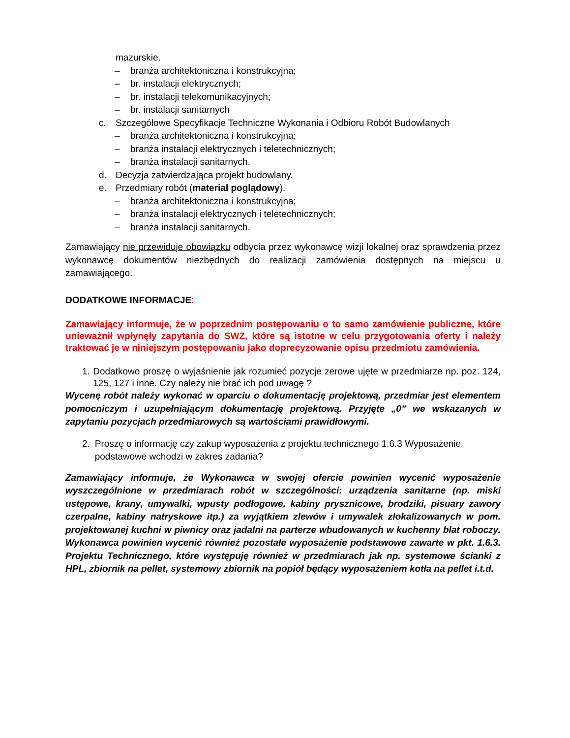mazurskie.
– branża architektoniczna i konstrukcyjna;
– br. instalacji elektrycznych;
– br. instalacji telekomunikacyjnych;
– br. instalacji sanitarnych
c. Szczegółowe Specyfikacje Techniczne Wykonania i Odbioru Robót Budowlanych
– branża architektoniczna i konstrukcyjna;
– branża instalacji elektrycznych i teletechnicznych;
– branża instalacji sanitarnych.
d. Decyzja zatwierdzająca projekt budowlany.
e. Przedmiary robót (materiał poglądowy).
– branża architektoniczna i konstrukcyjna;
– branża instalacji elektrycznych i teletechnicznych;
– branża instalacji sanitarnych.
Zamawiający nie przewiduje obowiązku odbycia przez wykonawcę wizji lokalnej oraz sprawdzenia przez wykonawcę dokumentów niezbędnych do realizacji zamówienia dostępnych na miejscu u zamawiającego.
DODATKOWE INFORMACJE:
Zamawiający informuje, że w poprzednim postępowaniu o to samo zamówienie publiczne, które unieważnił wpłynęły zapytania do SWZ, które są istotne w celu przygotowania oferty i należy traktować je w niniejszym postępowaniu jako doprecyzowanie opisu przedmiotu zamówienia.
1. Dodatkowo proszę o wyjaśnienie jak rozumieć pozycje zerowe ujęte w przedmiarze np. poz. 124, 125, 127 i inne. Czy należy nie brać ich pod uwagę ?
Wycenę robót należy wykonać w oparciu o dokumentację projektową, przedmiar jest elementem pomocniczym i uzupełniającym dokumentację projektową. Przyjęte „0” we wskazanych w zapytaniu pozycjach przedmiarowych są wartościami prawidłowymi.
2. Proszę o informację czy zakup wyposażenia z projektu technicznego 1.6.3 Wyposażenie podstawowe wchodzi w zakres zadania?
Zamawiający informuje, że Wykonawca w swojej ofercie powinien wycenić wyposażenie wyszczególnione w przedmiarach robót w szczególności: urządzenia sanitarne (np. miski ustępowe, krany, umywalki, wpusty podłogowe, kabiny prysznicowe, brodziki, pisuary zawory czerpalne, kabiny natryskowe itp.) za wyjątkiem zlewów i umywalek zlokalizowanych w pom. projektowanej kuchni w piwnicy oraz jadalni na parterze wbudowanych w kuchenny blat roboczy. Wykonawca powinien wycenić również pozostałe wyposażenie podstawowe zawarte w pkt. 1.6.3. Projektu Technicznego, które występuję również w przedmiarach jak np. systemowe ścianki z HPL, zbiornik na pellet, systemowy zbiornik na popiół będący wyposażeniem kotła na pellet i.t.d.